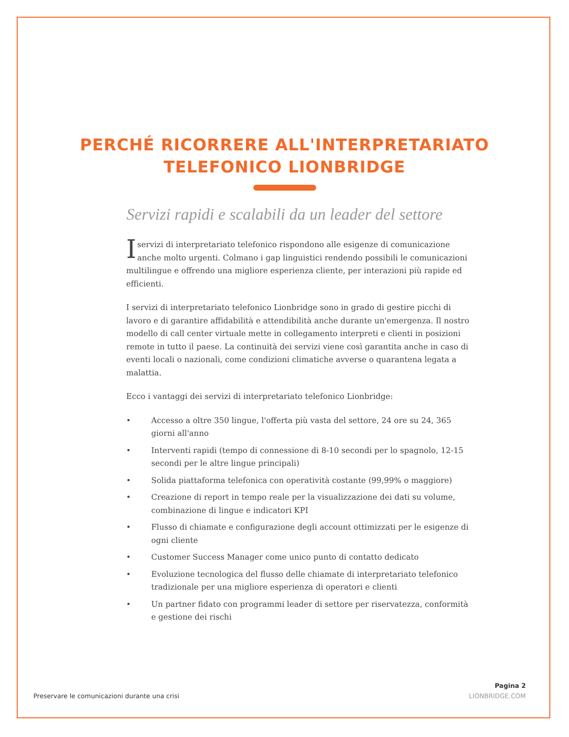PERCHÉ RICORRERE ALL'INTERPRETARIATO
TELEFONICO LIONBRIDGE
Servizi rapidi e scalabili da un leader del settore
Iservizi di interpretariato telefonico rispondono alle esigenze di comunicazione anche molto urgenti. Colmano i gap linguistici rendendo possibili le comunicazioni multilingue e offrendo una migliore esperienza cliente, per interazioni più rapide ed efficienti.
I servizi di interpretariato telefonico Lionbridge sono in grado di gestire picchi di lavoro e di garantire affidabilità e attendibilità anche durante un'emergenza. Il nostro modello di call center virtuale mette in collegamento interpreti e clienti in posizioni remote in tutto il paese. La continuità dei servizi viene così garantita anche in caso di eventi locali o nazionali, come condizioni climatiche avverse o quarantena legata a malattia.
Ecco i vantaggi dei servizi di interpretariato telefonico Lionbridge:
• Accesso a oltre 350 lingue, l'offerta più vasta del settore, 24 ore su 24, 365 giorni all'anno
• Interventi rapidi (tempo di connessione di 8-10 secondi per lo spagnolo, 12-15 secondi per le altre lingue principali)
• Solida piattaforma telefonica con operatività costante (99,99% o maggiore)
• Creazione di report in tempo reale per la visualizzazione dei dati su volume, combinazione di lingue e indicatori KPI
• Flusso di chiamate e configurazione degli account ottimizzati per le esigenze di ogni cliente
• Customer Success Manager come unico punto di contatto dedicato
• Evoluzione tecnologica del flusso delle chiamate di interpretariato telefonico tradizionale per una migliore esperienza di operatori e clienti
• Un partner fidato con programmi leader di settore per riservatezza, conformità e gestione dei rischi
Preservare le comunicazioni durante una crisi
Pagina 2
LIONBRIDGE.COM